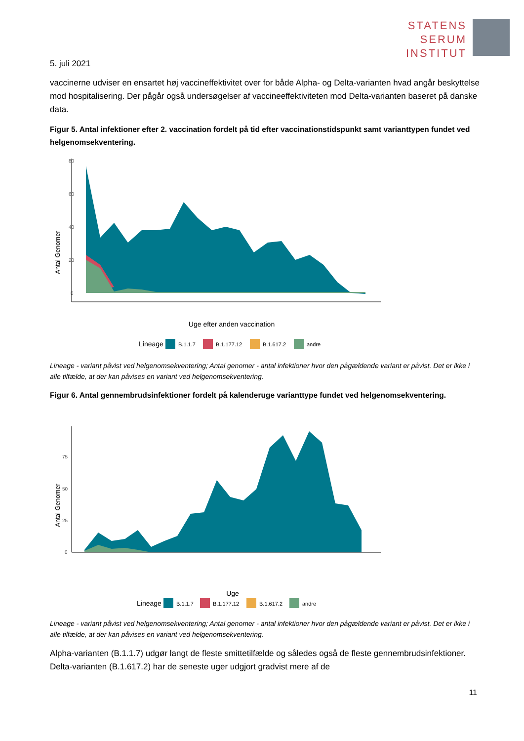STATENS
SERUM
INSTITUT
5. juli 2021
vaccinerne udviser en ensartet høj vaccineffektivitet over for både Alpha- og Delta-varianten hvad angår beskyttelse mod hospitalisering. Der pågår også undersøgelser af vaccineeffektiviteten mod Delta-varianten baseret på danske data.
Figur 5. Antal infektioner efter 2. vaccination fordelt på tid efter vaccinationstidspunkt samt varianttypen fundet ved helgenomsekventering.
Antal Genomer
80
60
40
20
0
Uge efter anden vaccination
Lineage
B.1.1.7
B.1.177.12
B.1.617.2
andre
Lineage - variant påvist ved helgenomsekventering; Antal genomer - antal infektioner hvor den pågældende variant er påvist. Det er ikke i alle tilfælde, at der kan påvises en variant ved helgenomsekventering.
Figur 6. Antal gennembrudsinfektioner fordelt på kalenderuge varianttype fundet ved helgenomsekventering.
Antal Genomer
75
50
25
0
Uge
Lineage
B.1.1.7
B.1.177.12
B.1.617.2
andre
Lineage - variant påvist ved helgenomsekventering; Antal genomer - antal infektioner hvor den pågældende variant er påvist. Det er ikke i alle tilfælde, at der kan påvises en variant ved helgenomsekventering.
Alpha-varianten (B.1.1.7) udgør langt de fleste smittetilfælde og således også de fleste gennembrudsinfektioner. Delta-varianten (B.1.617.2) har de seneste uger udgjort gradvist mere af de
11